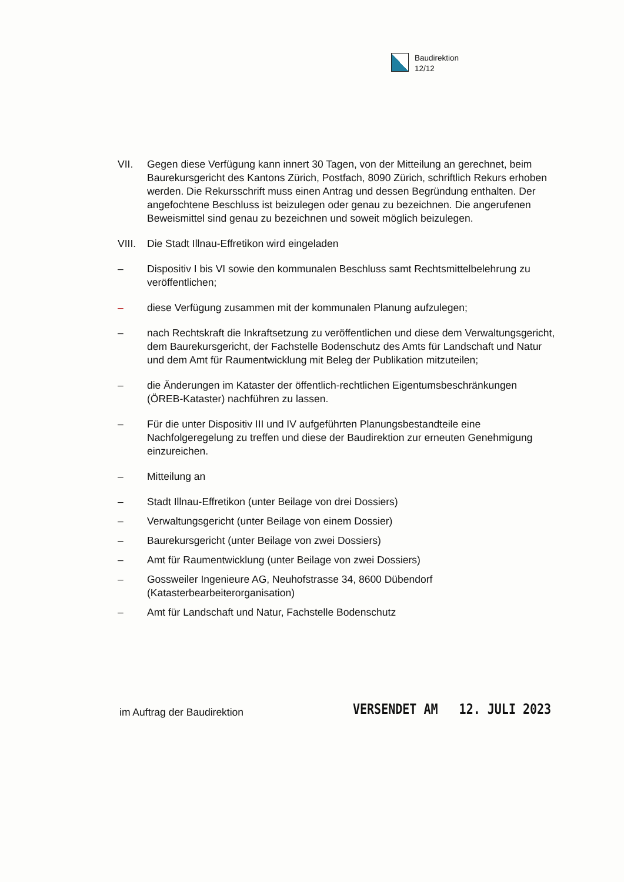Baudirektion
12/12
VII. Gegen diese Verfügung kann innert 30 Tagen, von der Mitteilung an gerechnet, beim Baurekursgericht des Kantons Zürich, Postfach, 8090 Zürich, schriftlich Rekurs erhoben werden. Die Rekursschrift muss einen Antrag und dessen Begründung enthalten. Der angefochtene Beschluss ist beizulegen oder genau zu bezeichnen. Die angerufenen Beweismittel sind genau zu bezeichnen und soweit möglich beizulegen.
VIII.
Die Stadt Illnau-Effretikon wird eingeladen
– Dispositiv I bis VI sowie den kommunalen Beschluss samt Rechtsmittelbelehrung zu veröffentlichen;
– diese Verfügung zusammen mit der kommunalen Planung aufzulegen;
– nach Rechtskraft die Inkraftsetzung zu veröffentlichen und diese dem Verwaltungsgericht, dem Baurekursgericht, der Fachstelle Bodenschutz des Amts für Landschaft und Natur und dem Amt für Raumentwicklung mit Beleg der Publikation mitzuteilen;
– die Änderungen im Kataster der öffentlich-rechtlichen Eigentumsbeschränkungen (ÖREB-Kataster) nachführen zu lassen.
– Für die unter Dispositiv III und IV aufgeführten Planungsbestandteile eine Nachfolgeregelung zu treffen und diese der Baudirektion zur erneuten Genehmigung einzureichen.
– Mitteilung an
– Stadt Illnau-Effretikon (unter Beilage von drei Dossiers)
– Verwaltungsgericht (unter Beilage von einem Dossier)
– Baurekursgericht (unter Beilage von zwei Dossiers)
– Amt für Raumentwicklung (unter Beilage von zwei Dossiers)
– Gossweiler Ingenieure AG, Neuhofstrasse 34, 8600 Dübendorf (Katasterbearbeiterorganisation)
– Amt für Landschaft und Natur, Fachstelle Bodenschutz
im Auftrag der Baudirektion VERSENDET AM 12. JULI 2023